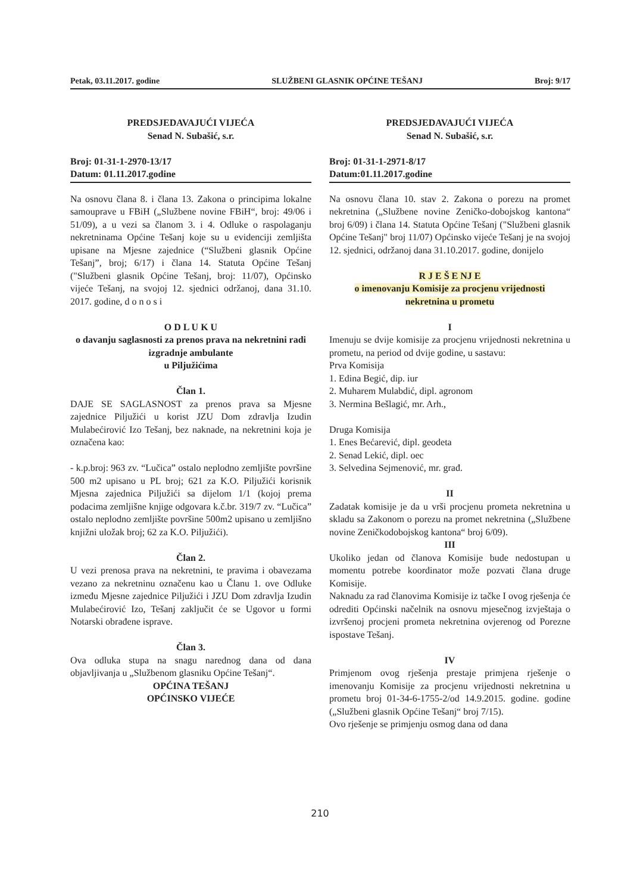Petak, 03.11.2017. godine SLUŽBENI GLASNIK OPĆINE TEŠANJ Broj: 9/17
PREDSJEDAVAJUĆI VIJEĆA
Senad N. Subašić, s.r.
Broj: 01-31-1-2970-13/17
Datum: 01.11.2017.godine
Na osnovu člana 8. i člana 13. Zakona o principima lokalne samouprave u FBiH („Službene novine FBiH“, broj: 49/06 i 51/09), a u vezi sa članom 3. i 4. Odluke o raspolaganju nekretninama Općine Tešanj koje su u evidenciji zemljišta upisane na Mjesne zajednice (“Službeni glasnik Općine Tešanj”, broj; 6/17) i člana 14. Statuta Općine Tešanj ("Službeni glasnik Općine Tešanj, broj: 11/07), Općinsko vijeće Tešanj, na svojoj 12. sjednici održanoj, dana 31.10. 2017. godine, d o n o s i
O D L U K U
o davanju saglasnosti za prenos prava na nekretnini radi izgradnje ambulante
u Piljužićima
Član 1.
DAJE SE SAGLASNOST za prenos prava sa Mjesne zajednice Piljužići u korist JZU Dom zdravlja Izudin Mulabećirović Izo Tešanj, bez naknade, na nekretnini koja je označena kao:
- k.p.broj: 963 zv. “Lučica” ostalo neplodno zemljište površine 500 m2 upisano u PL broj; 621 za K.O. Piljužići korisnik Mjesna zajednica Piljužići sa dijelom 1/1 (kojoj prema podacima zemljišne knjige odgovara k.č.br. 319/7 zv. “Lučica” ostalo neplodno zemljište površine 500m2 upisano u zemljišno knjižni uložak broj; 62 za K.O. Piljužići).
Član 2.
U vezi prenosa prava na nekretnini, te pravima i obavezama vezano za nekretninu označenu kao u Članu 1. ove Odluke između Mjesne zajednice Piljužići i JZU Dom zdravlja Izudin Mulabećirović Izo, Tešanj zaključit će se Ugovor u formi Notarski obrađene isprave.
Član 3.
Ova odluka stupa na snagu narednog dana od dana objavljivanja u „Službenom glasniku Općine Tešanj“.
OPĆINA TEŠANJ
OPĆINSKO VIJEĆE
PREDSJEDAVAJUĆI VIJEĆA
Senad N. Subašić, s.r.
Broj: 01-31-1-2971-8/17
Datum:01.11.2017.godine
Na osnovu člana 10. stav 2. Zakona o porezu na promet nekretnina („Službene novine Zeničko-dobojskog kantona“ broj 6/09) i člana 14. Statuta Općine Tešanj ("Službeni glasnik Općine Tešanj" broj 11/07) Općinsko vijeće Tešanj je na svojoj 12. sjednici, održanoj dana 31.10.2017. godine, donijelo
R J E Š E NJ E
o imenovanju Komisije za procjenu vrijednosti
nekretnina u prometu
I
Imenuju se dvije komisije za procjenu vrijednosti nekretnina u prometu, na period od dvije godine, u sastavu:
Prva Komisija
1. Edina Begić, dip. iur
2. Muharem Mulabdić, dipl. agronom
3. Nermina Bešlagić, mr. Arh.,
Druga Komisija
1. Enes Bećarević, dipl. geodeta
2. Senad Lekić, dipl. oec
3. Selvedina Sejmenović, mr. građ.
II
Zadatak komisije je da u vrši procjenu prometa nekretnina u skladu sa Zakonom o porezu na promet nekretnina („Službene novine Zeničkodobojskog kantona“ broj 6/09).
III
Ukoliko jedan od članova Komisije bude nedostupan u momentu potrebe koordinator može pozvati člana druge Komisije.
Naknadu za rad članovima Komisije iz tačke I ovog rješenja će odrediti Općinski načelnik na osnovu mjesečnog izvještaja o izvršenoj procjeni prometa nekretnina ovjerenog od Porezne ispostave Tešanj.
IV
Primjenom ovog rješenja prestaje primjena rješenje o imenovanju Komisije za procjenu vrijednosti nekretnina u prometu broj 01-34-6-1755-2/od 14.9.2015. godine. godine („Službeni glasnik Općine Tešanj“ broj 7/15).
Ovo rješenje se primjenju osmog dana od dana
210